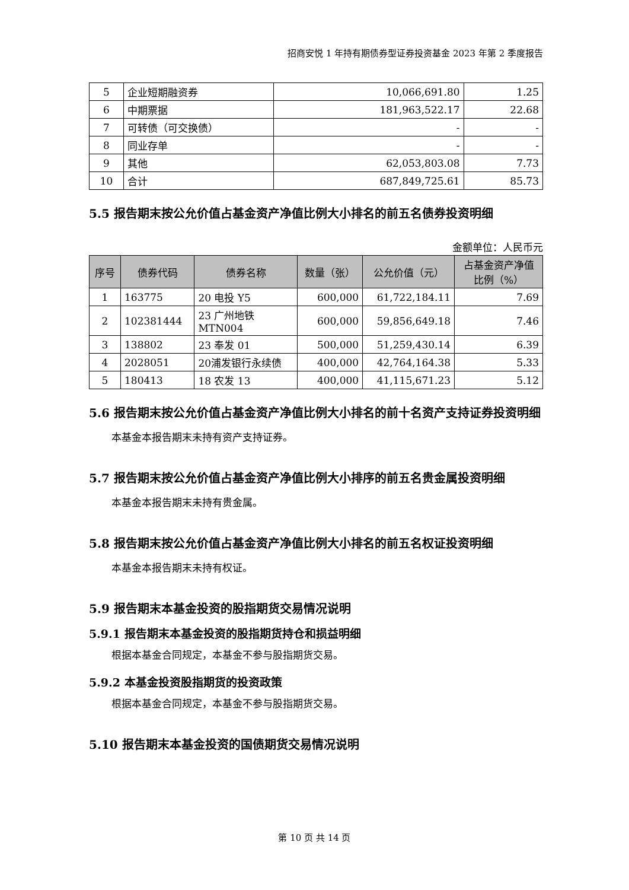招商安悦 1 年持有期债券型证券投资基金 2023 年第 2 季度报告
| 5 | 企业短期融资券 | 10,066,691.80 | 1.25 |
| 6 | 中期票据 | 181,963,522.17 | 22.68 |
| 7 | 可转债（可交换债） | - | - |
| 8 | 同业存单 | - | - |
| 9 | 其他 | 62,053,803.08 | 7.73 |
| 10 | 合计 | 687,849,725.61 | 85.73 |
5.5 报告期末按公允价值占基金资产净值比例大小排名的前五名债券投资明细
金额单位：人民币元
| 序号 | 债券代码 | 债券名称 | 数量（张） | 公允价值（元） | 占基金资产净值 比例（%） |
| --- | --- | --- | --- | --- | --- |
| 1 | 163775 | 20 电投 Y5 | 600,000 | 61,722,184.11 | 7.69 |
| 2 | 102381444 | 23 广州地铁 MTN004 | 600,000 | 59,856,649.18 | 7.46 |
| 3 | 138802 | 23 奉发 01 | 500,000 | 51,259,430.14 | 6.39 |
| 4 | 2028051 | 20浦发银行永续债 | 400,000 | 42,764,164.38 | 5.33 |
| 5 | 180413 | 18 农发 13 | 400,000 | 41,115,671.23 | 5.12 |
5.6 报告期末按公允价值占基金资产净值比例大小排名的前十名资产支持证券投资明细
本基金本报告期末未持有资产支持证券。
5.7 报告期末按公允价值占基金资产净值比例大小排序的前五名贵金属投资明细
本基金本报告期末未持有贵金属。
5.8 报告期末按公允价值占基金资产净值比例大小排名的前五名权证投资明细
本基金本报告期末未持有权证。
5.9 报告期末本基金投资的股指期货交易情况说明
5.9.1 报告期末本基金投资的股指期货持仓和损益明细
根据本基金合同规定，本基金不参与股指期货交易。
5.9.2 本基金投资股指期货的投资政策
根据本基金合同规定，本基金不参与股指期货交易。
5.10 报告期末本基金投资的国债期货交易情况说明
第 10 页 共 14 页